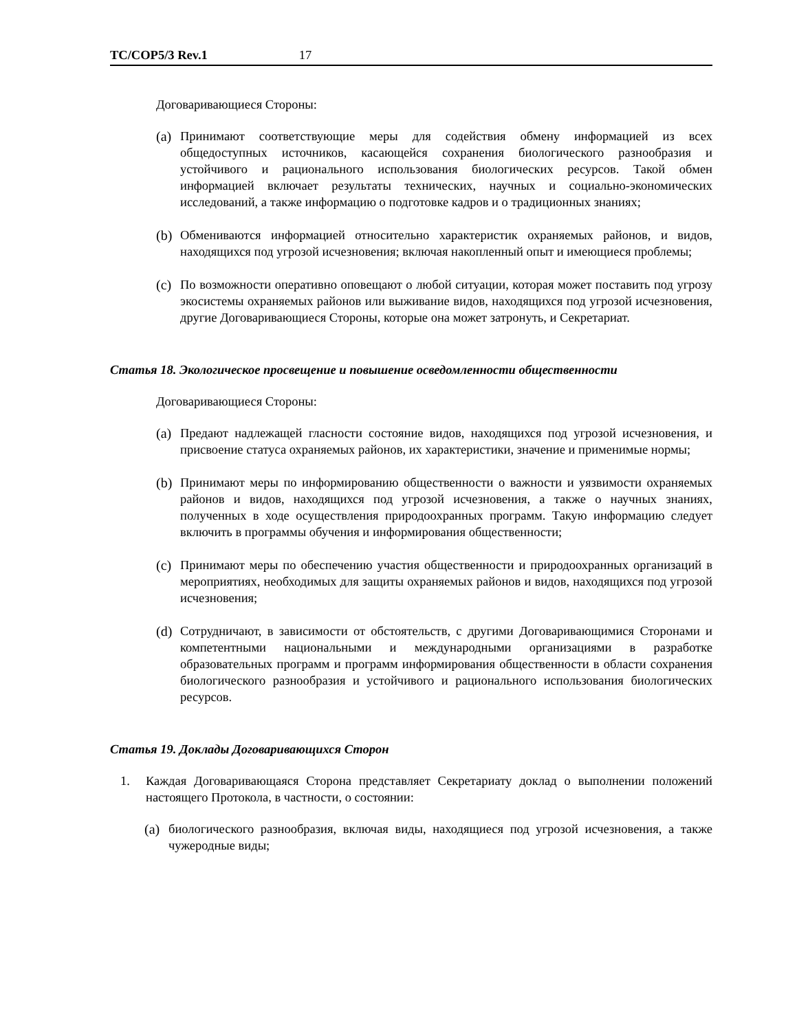TC/COP5/3 Rev.1 17
Договаривающиеся Стороны:
(a)
Принимают соответствующие меры для содействия обмену информацией из всех общедоступных источников, касающейся сохранения биологического разнообразия и устойчивого и рационального использования биологических ресурсов. Такой обмен информацией включает результаты технических, научных и социально-экономических исследований, а также информацию о подготовке кадров и о традиционных знаниях;
(b)
Обмениваются информацией относительно характеристик охраняемых районов, и видов, находящихся под угрозой исчезновения; включая накопленный опыт и имеющиеся проблемы;
(c)
По возможности оперативно оповещают о любой ситуации, которая может поставить под угрозу экосистемы охраняемых районов или выживание видов, находящихся под угрозой исчезновения, другие Договаривающиеся Стороны, которые она может затронуть, и Секретариат.
Статья 18. Экологическое просвещение и повышение осведомленности общественности
Договаривающиеся Стороны:
(a)
Предают надлежащей гласности состояние видов, находящихся под угрозой исчезновения, и присвоение статуса охраняемых районов, их характеристики, значение и применимые нормы;
(b)
Принимают меры по информированию общественности о важности и уязвимости охраняемых районов и видов, находящихся под угрозой исчезновения, а также о научных знаниях, полученных в ходе осуществления природоохранных программ. Такую информацию следует включить в программы обучения и информирования общественности;
(c)
Принимают меры по обеспечению участия общественности и природоохранных организаций в мероприятиях, необходимых для защиты охраняемых районов и видов, находящихся под угрозой исчезновения;
(d)
Сотрудничают, в зависимости от обстоятельств, с другими Договаривающимися Сторонами и компетентными национальными и международными организациями в разработке образовательных программ и программ информирования общественности в области сохранения биологического разнообразия и устойчивого и рационального использования биологических ресурсов.
Статья 19. Доклады Договаривающихся Сторон
1. Каждая Договаривающаяся Сторона представляет Секретариату доклад о выполнении положений настоящего Протокола, в частности, о состоянии:
(a)
биологического разнообразия, включая виды, находящиеся под угрозой исчезновения, а также чужеродные виды;